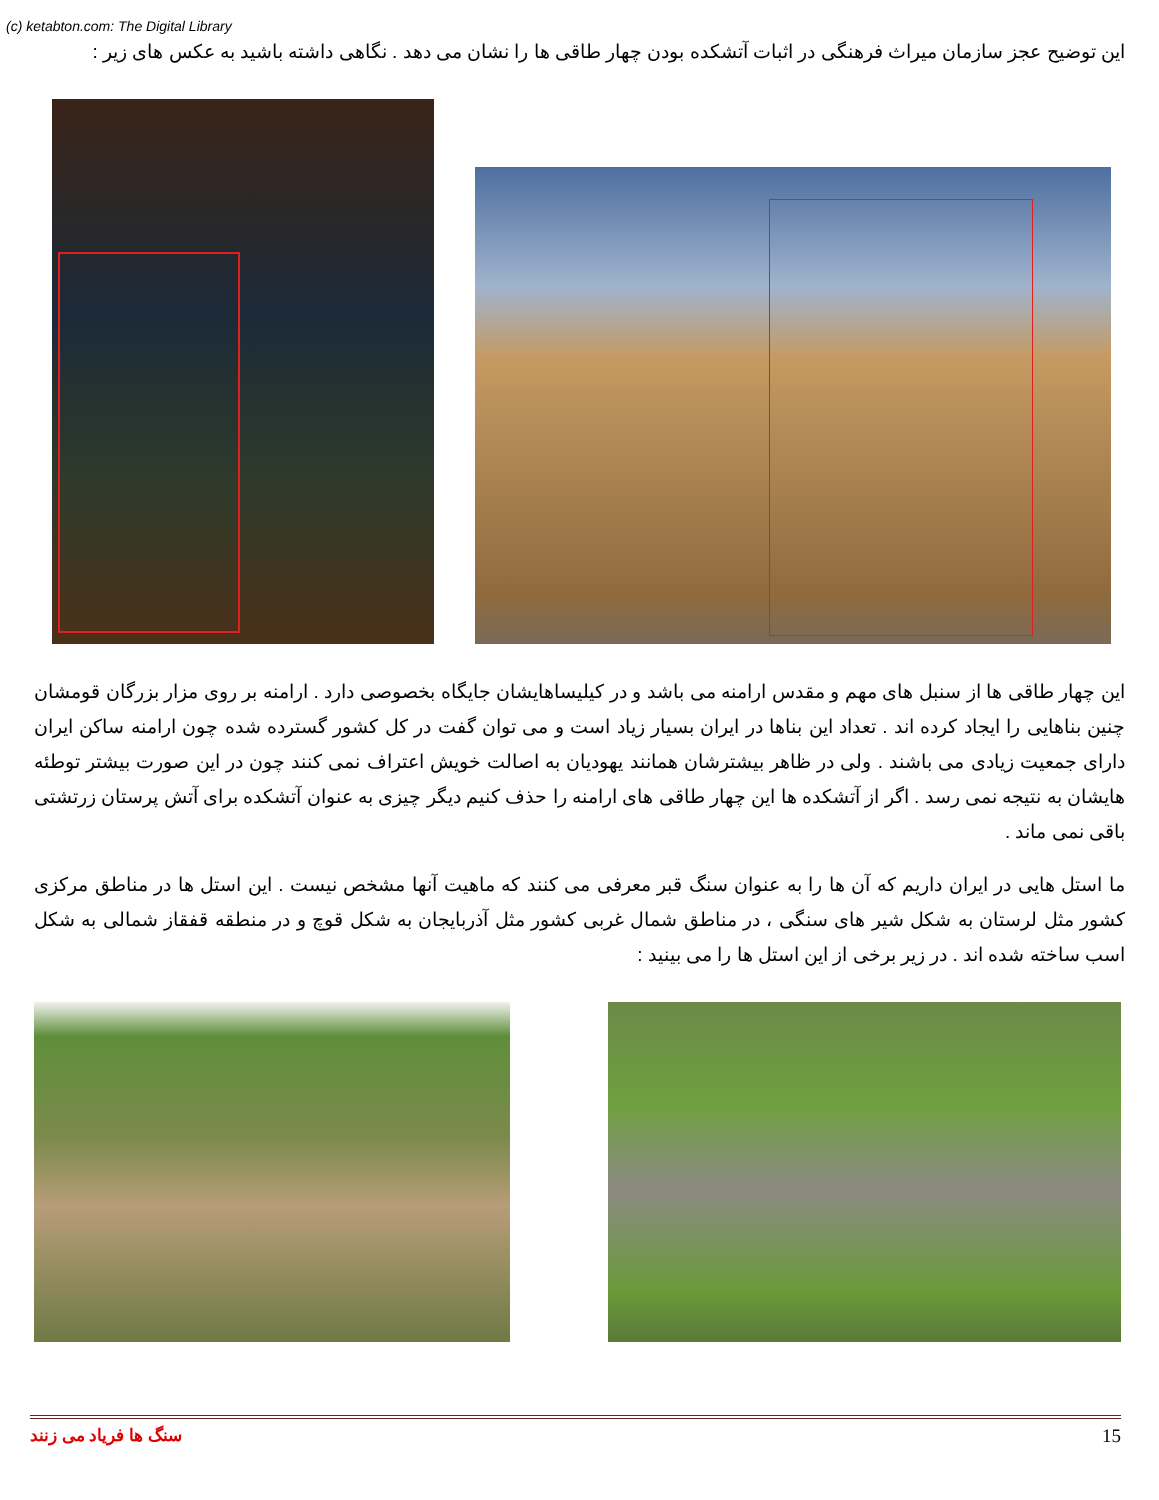(c) ketabton.com: The Digital Library
این توضیح عجز سازمان میراث فرهنگی در اثبات آتشکده بودن چهار طاقی ها را نشان می دهد . نگاهی داشته باشید به عکس های زیر :
این چهار طاقی ها از سنبل های مهم و مقدس ارامنه می باشد و در کیلیساهایشان جایگاه بخصوصی دارد . ارامنه بر روی مزار بزرگان قومشان چنین بناهایی را ایجاد کرده اند . تعداد این بناها در ایران بسیار زیاد است و می توان گفت در کل کشور گسترده شده چون ارامنه ساکن ایران دارای جمعیت زیادی می باشند . ولی در ظاهر بیشترشان همانند یهودیان به اصالت خویش اعتراف نمی کنند چون در این صورت بیشتر توطئه هایشان به نتیجه نمی رسد . اگر از آتشکده ها این چهار طاقی های ارامنه را حذف کنیم دیگر چیزی به عنوان آتشکده برای آتش پرستان زرتشتی باقی نمی ماند .
ما استل هایی در ایران داریم که آن ها را به عنوان سنگ قبر معرفی می کنند که ماهیت آنها مشخص نیست . این استل ها در مناطق مرکزی کشور مثل لرستان به شکل شیر های سنگی ، در مناطق شمال غربی کشور مثل آذربایجان به شکل قوچ و در منطقه قفقاز شمالی به شکل اسب ساخته شده اند . در زیر برخی از این استل ها را می بینید :
سنگ ها فریاد می زنند 15